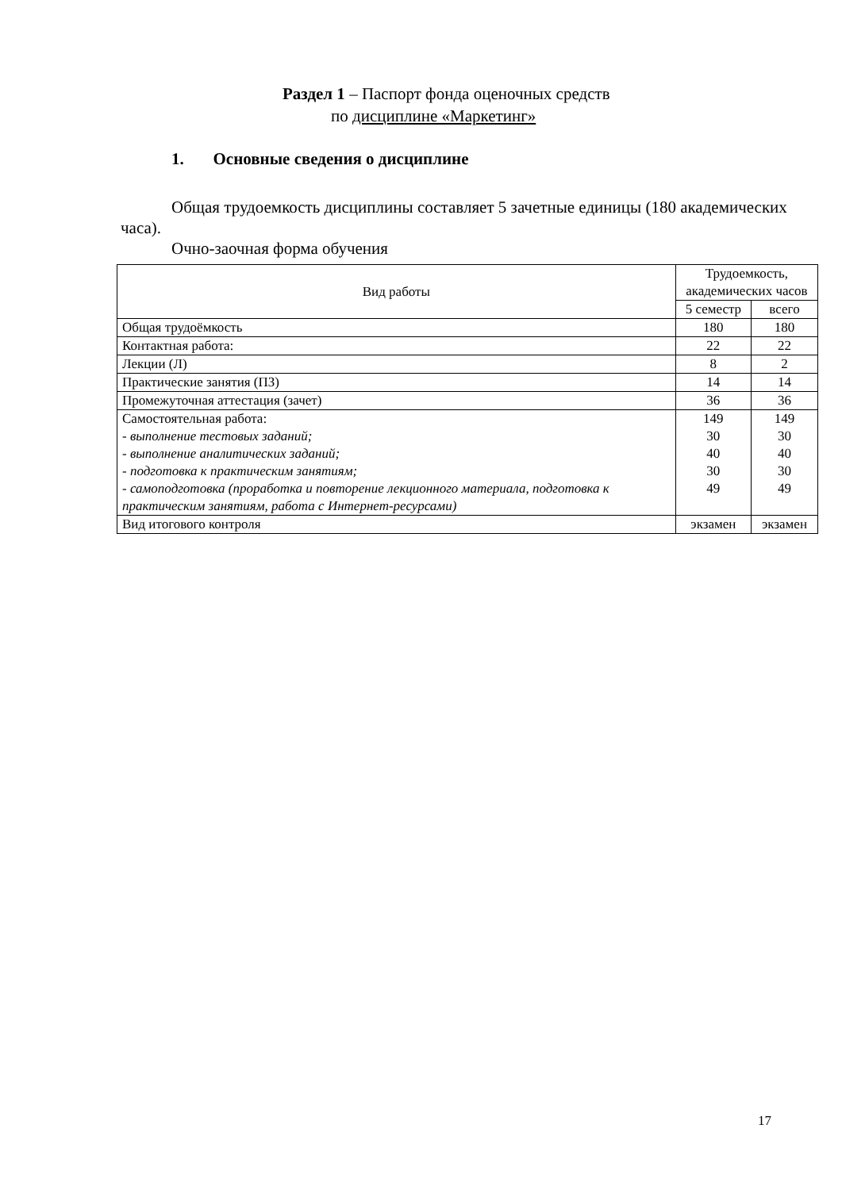Раздел 1 – Паспорт фонда оценочных средств
по дисциплине «Маркетинг»
1. Основные сведения о дисциплине
Общая трудоемкость дисциплины составляет 5 зачетные единицы (180 академических часа).
Очно-заочная форма обучения
| Вид работы | Трудоемкость, академических часов | |
| --- | --- | --- |
| | 5 семестр | всего |
| Общая трудоёмкость | 180 | 180 |
| Контактная работа: | 22 | 22 |
| Лекции (Л) | 8 | 2 |
| Практические занятия (ПЗ) | 14 | 14 |
| Промежуточная аттестация (зачет) | 36 | 36 |
| Самостоятельная работа: | 149 | 149 |
| - выполнение тестовых заданий; | 30 | 30 |
| - выполнение аналитических заданий; | 40 | 40 |
| - подготовка к практическим занятиям; | 30 | 30 |
| - самоподготовка (проработка и повторение лекционного материала, подготовка к практическим занятиям, работа с Интернет-ресурсами) | 49 | 49 |
| Вид итогового контроля | экзамен | экзамен |
17